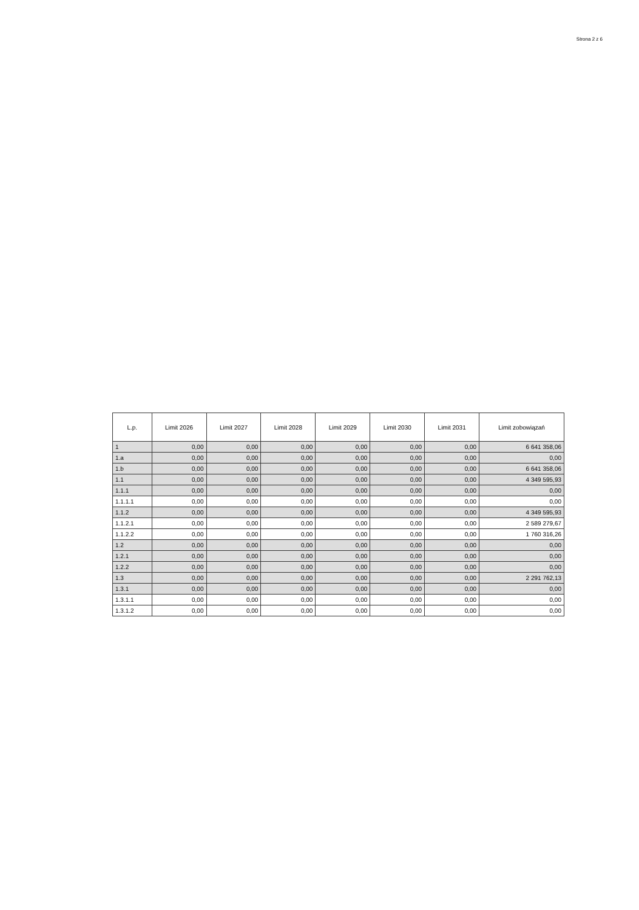Strona 2 z 6
| L.p. | Limit 2026 | Limit 2027 | Limit 2028 | Limit 2029 | Limit 2030 | Limit 2031 | Limit zobowiązań |
| --- | --- | --- | --- | --- | --- | --- | --- |
| 1 | 0,00 | 0,00 | 0,00 | 0,00 | 0,00 | 0,00 | 6 641 358,06 |
| 1.a | 0,00 | 0,00 | 0,00 | 0,00 | 0,00 | 0,00 | 0,00 |
| 1.b | 0,00 | 0,00 | 0,00 | 0,00 | 0,00 | 0,00 | 6 641 358,06 |
| 1.1 | 0,00 | 0,00 | 0,00 | 0,00 | 0,00 | 0,00 | 4 349 595,93 |
| 1.1.1 | 0,00 | 0,00 | 0,00 | 0,00 | 0,00 | 0,00 | 0,00 |
| 1.1.1.1 | 0,00 | 0,00 | 0,00 | 0,00 | 0,00 | 0,00 | 0,00 |
| 1.1.2 | 0,00 | 0,00 | 0,00 | 0,00 | 0,00 | 0,00 | 4 349 595,93 |
| 1.1.2.1 | 0,00 | 0,00 | 0,00 | 0,00 | 0,00 | 0,00 | 2 589 279,67 |
| 1.1.2.2 | 0,00 | 0,00 | 0,00 | 0,00 | 0,00 | 0,00 | 1 760 316,26 |
| 1.2 | 0,00 | 0,00 | 0,00 | 0,00 | 0,00 | 0,00 | 0,00 |
| 1.2.1 | 0,00 | 0,00 | 0,00 | 0,00 | 0,00 | 0,00 | 0,00 |
| 1.2.2 | 0,00 | 0,00 | 0,00 | 0,00 | 0,00 | 0,00 | 0,00 |
| 1.3 | 0,00 | 0,00 | 0,00 | 0,00 | 0,00 | 0,00 | 2 291 762,13 |
| 1.3.1 | 0,00 | 0,00 | 0,00 | 0,00 | 0,00 | 0,00 | 0,00 |
| 1.3.1.1 | 0,00 | 0,00 | 0,00 | 0,00 | 0,00 | 0,00 | 0,00 |
| 1.3.1.2 | 0,00 | 0,00 | 0,00 | 0,00 | 0,00 | 0,00 | 0,00 |